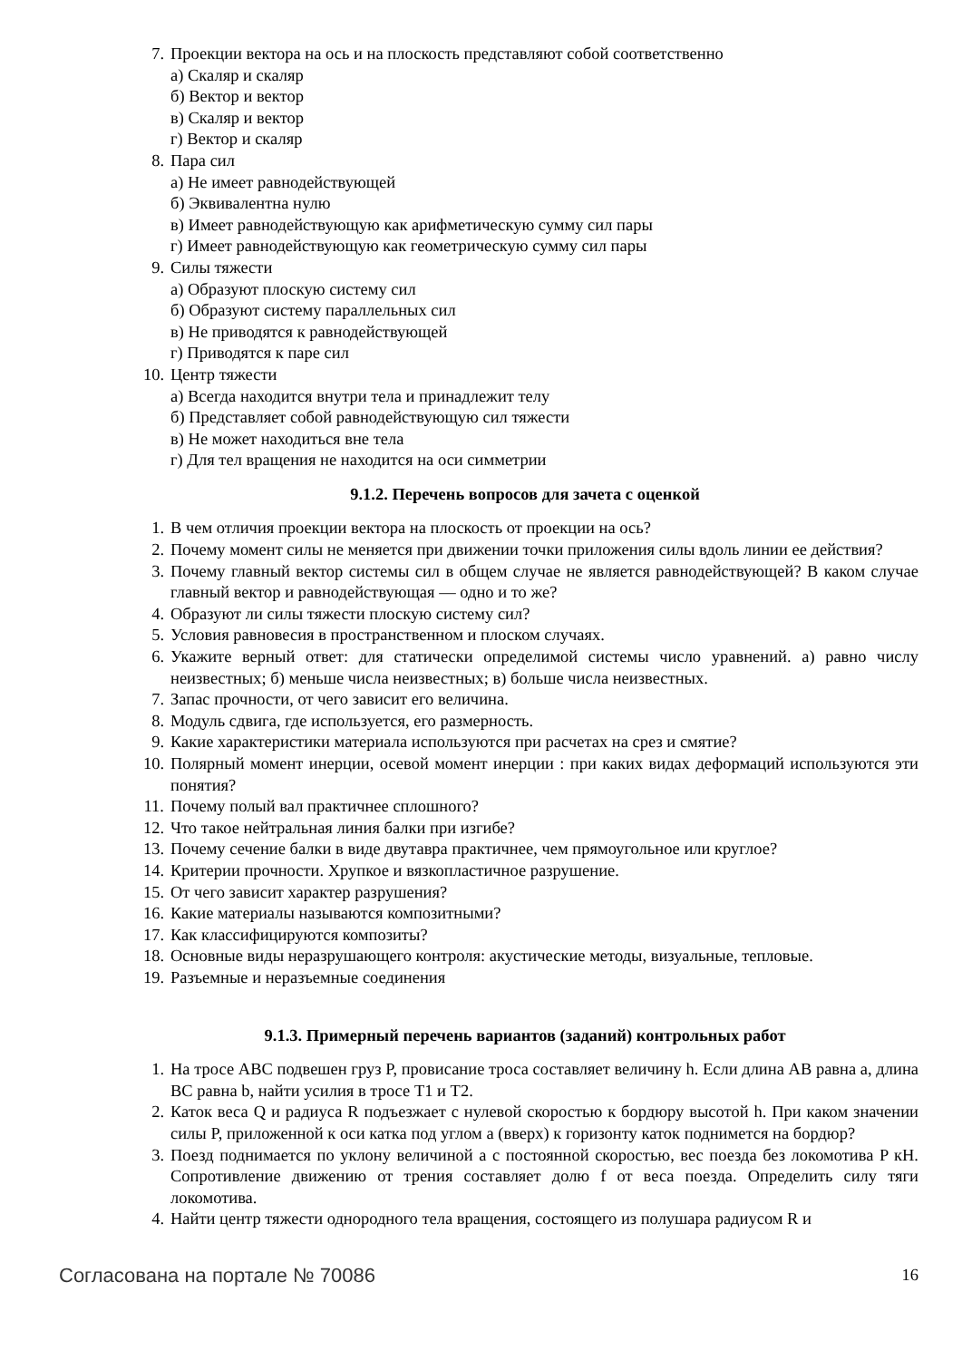7. Проекции вектора на ось и на плоскость представляют собой соответственно
а) Скаляр и скаляр
б) Вектор и вектор
в) Скаляр и вектор
г) Вектор и скаляр
8. Пара сил
а) Не имеет равнодействующей
б) Эквивалентна нулю
в) Имеет равнодействующую как арифметическую сумму сил пары
г) Имеет равнодействующую как геометрическую сумму сил пары
9. Силы тяжести
а) Образуют плоскую систему сил
б) Образуют систему параллельных сил
в) Не приводятся к равнодействующей
г) Приводятся к паре сил
10. Центр тяжести
а) Всегда находится внутри тела и принадлежит телу
б) Представляет собой равнодействующую сил тяжести
в) Не может находиться вне тела
г) Для тел вращения не находится на оси симметрии
9.1.2. Перечень вопросов для зачета с оценкой
1. В чем отличия проекции вектора на плоскость от проекции на ось?
2. Почему момент силы не меняется при движении точки приложения силы вдоль линии ее действия?
3. Почему главный вектор системы сил в общем случае не является равнодействующей? В каком случае главный вектор и равнодействующая — одно и то же?
4. Образуют ли силы тяжести плоскую систему сил?
5. Условия равновесия в пространственном и плоском случаях.
6. Укажите верный ответ: для статически определимой системы число уравнений. а) равно числу неизвестных; б) меньше числа неизвестных; в) больше числа неизвестных.
7. Запас прочности, от чего зависит его величина.
8. Модуль сдвига, где используется, его размерность.
9. Какие характеристики материала используются при расчетах на срез и смятие?
10. Полярный момент инерции, осевой момент инерции : при каких видах деформаций используются эти понятия?
11. Почему полый вал практичнее сплошного?
12. Что такое нейтральная линия балки при изгибе?
13. Почему сечение балки в виде двутавра практичнее, чем прямоугольное или круглое?
14. Критерии прочности. Хрупкое и вязкопластичное разрушение.
15. От чего зависит характер разрушения?
16. Какие материалы называются композитными?
17. Как классифицируются композиты?
18. Основные виды неразрушающего контроля: акустические методы, визуальные, тепловые.
19. Разъемные и неразъемные соединения
9.1.3. Примерный перечень вариантов (заданий) контрольных работ
1. На тросе ABC подвешен груз P, провисание троса составляет величину h. Если длина AB равна a, длина BC равна b, найти усилия в тросе T1 и T2.
2. Каток веса Q и радиуса R подъезжает с нулевой скоростью к бордюру высотой h. При каком значении силы P, приложенной к оси катка под углом a (вверх) к горизонту каток поднимется на бордюр?
3. Поезд поднимается по уклону величиной a с постоянной скоростью, вес поезда без локомотива P кН. Сопротивление движению от трения составляет долю f от веса поезда. Определить силу тяги локомотива.
4. Найти центр тяжести однородного тела вращения, состоящего из полушара радиусом R и
Согласована на портале № 70086 16